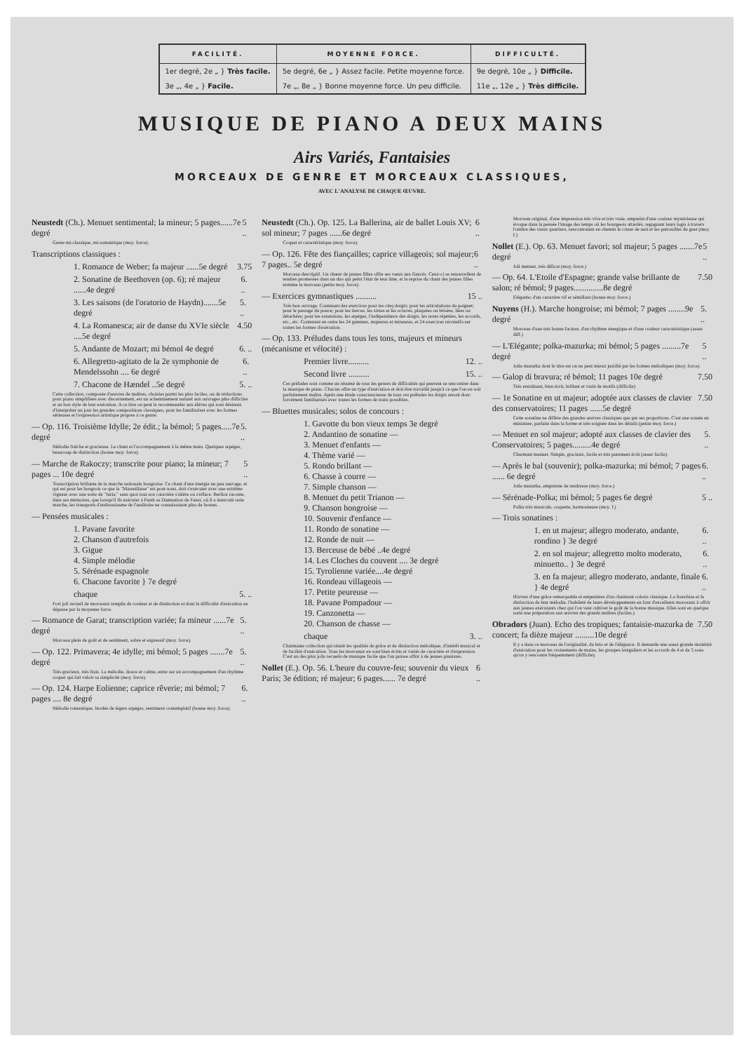| FACILITÉ. | MOYENNE FORCE. | DIFFICULTÉ. |
| --- | --- | --- |
| 1er degré, 2e „ } Très facile. | 5e degré, 6e „ } Assez facile. Petite moyenne force. | 9e degré, 10e „ } Difficile. |
| 3e „, 4e „ } Facile. | 7e „, 8e „ } Bonne moyenne force. Un peu difficile. | 11e „, 12e „ } Très difficile. |
MUSIQUE DE PIANO A DEUX MAINS
Airs Variés, Fantaisies
MORCEAUX DE GENRE ET MORCEAUX CLASSIQUES,
AVEC L'ANALYSE DE CHAQUE ŒUVRE.
Neustedt (Ch.). Menuet sentimental; la mineur; 5 pages......7e degré 5 ..
Genre mi-classique, mi-romantique (moy. force).
Transcriptions classiques :
1. Romance de Weber; fa majeur ......5e degré 3.75
2. Sonatine de Beethoven (op. 6); ré majeur ......4e degré 6. ..
3. Les saisons (de l'oratorio de Haydn).......5e degré 5. ..
4. La Romanesca; air de danse du XVIe siècle ....5e degré 4.50
5. Andante de Mozart; mi bémol 4e degré 6. ..
6. Allegretto-agitato de la 2e symphonie de Mendelssohn .... 6e degré 6. ..
7. Chacone de Hændel ..5e degré 5. ..
Cette collection, composée d'œuvres de maîtres, choisies parmi les plus faciles, ou de réductions pour piano simplifiées avec discernement, est un acheminement naturel aux ouvrages plus difficiles et au bon style de leur exécution. A ce titre on peut la recommander aux élèves qui sont désireux d'interpréter un jour les grandes compositions classiques, pour les familiariser avec les formes sérieuses et l'expression artistique propres à ce genre.
— Op. 116. Troisième Idylle; 2e édit.; la bémol; 5 pages.....7e degré 5. ..
Mélodie fraîche et gracieuse. Le chant et l'accompagnement à la même main. Quelques arpèges, beaucoup de distinction (bonne moy. force).
— Marche de Rakoczy; transcrite pour piano; la mineur; 7 pages ... 10e degré 5 ..
Transcription brillante de la marche nationale hongroise. Ce chant d'une énergie un peu sauvage, et qui est pour les hongrois ce que la "Marseillaise" est pour nous, doit s'exécuter avec une extrême vigueur avec une sorte de "furia," sans quoi tout son caractère s'altère ou s'efface. Berlioz raconte, dans ses mémoires, que lorsqu'il fit exécuter à Pesth sa Damnation de Faust, où il a intercalé cette marche, les transports d'enthousiasme de l'auditoire ne connaissaient plus de bornes.
— Pensées musicales :
1. Pavane favorite
2. Chanson d'autrefois
3. Gigue
4. Simple mélodie
5. Sérénade espagnole
6. Chacone favorite } 7e degré
chaque 5. ..
Fort joli recueil de morceaux remplis de couleur et de distinction et dont la difficulté d'exécution ne dépasse par la moyenne force.
— Romance de Garat; transcription variée; fa mineur ......7e degré 5. ..
Morceau plein de goût et de sentiment, sobre et expressif (moy. force).
— Op. 122. Primavera; 4e idylle; mi bémol; 5 pages .......7e degré 5. ..
Très gracieux, très frais. La mélodie, douce et calme, entre sur un accompagnement d'un rhythme coquet qui fait valoir sa simplicité (moy. force).
— Op. 124. Harpe Eolienne; caprice rêverie; mi bémol; 7 pages .... 8e degré 6. ..
Mélodie romantique, brodée de légers arpèges, sentiment contemplatif (bonne moy. force).
Neustedt (Ch.). Op. 125. La Ballerina, air de ballet Louis XV; sol mineur; 7 pages ......6e degré 6 ..
Coquet et caractéristique (moy. force).
— Op. 126. Fête des fiançailles; caprice villageois; sol majeur; 7 pages.. 5e degré 6 ..
Morceau descriptif. Un chœur de jeunes filles offre ses vœux aux fiancés. Ceux-ci se renouvellent de tendres promesses dans un duo qui peint l'état de leur âme, et la reprise du chant des jeunes filles termine le morceau (petite moy. force).
— Exercices gymnastiques .......... 15 ..
Très bon ouvrage. Contenant des exercices pour les cinq doigts; pour les articulations du poignet; pour le passage du pouce; pour les tierces, les sixtes et les octaves, plaquées ou brisées, liées ou détachées; pour les extensions, les arpèges, l'indépendance des doigts, les notes répétées, les accords, etc., etc. Contenant en outre les 24 gammes, majeures et mineures, et 24 exercices récréatifs sur toutes les formes d'exécution.
— Op. 133. Préludes dans tous les tons, majeurs et mineurs (mécanisme et vélocité) :
Premier livre.......... 12. ..
Second livre .......... 15. ..
Ces préludes sont comme un résumé de tous les genres de difficultés qui peuvent se rencontrer dans la musique de piano. Chacun offre un type d'exécution et doit être travaillé jusqu'à ce que l'on en soit parfaitement maître. Après une étude consciencieuse de tous ces préludes les doigts seront donc forcément familiarisés avec toutes les formes de traits possibles.
— Bluettes musicales; solos de concours :
1. Gavotte du bon vieux temps 3e degré
2. Andantino de sonatine —
3. Menuet d'enfants —
4. Thème varié —
5. Rondo brillant —
6. Chasse à courre —
7. Simple chanson —
8. Menuet du petit Trianon —
9. Chanson hongroise —
10. Souvenir d'enfance —
11. Rondo de sonatine —
12. Ronde de nuit —
13. Berceuse de bébé ..4e degré
14. Les Cloches du couvent .... 3e degré
15. Tyrolienne variée....4e degré
16. Rondeau villageois —
17. Petite peureuse —
18. Pavane Pompadour —
19. Canzonetta —
20. Chanson de chasse —
chaque 3. ..
Charmante collection qui réunit les qualités de grâce et de distinction mélodique, d'intérêt musical et de facilité d'exécution. Tous les morceaux en sont bien écrits et variés de caractère et d'expression. C'est un des plus jolis recueils de musique facile que l'on puisse offrir à de jeunes pianistes.
Nollet (E.). Op. 56. L'heure du couvre-feu; souvenir du vieux Paris; 3e édition; ré majeur; 6 pages...... 7e degré 6 ..
Morceau original, d'une impression très vive et très vraie, empreint d'une couleur mystérieuse qui évoque dans la pensée l'image des temps où les bourgeois attardés, regagnant leurs logis à travers l'ombre des vieux quartiers, rencontraient en chemin le crieur de nuit et les patrouilles du guet (moy. f.)
Nollet (E.). Op. 63. Menuet favori; sol majeur; 5 pages .......7e degré 5 ..
Joli menuet, très délicat (moy. force.)
— Op. 64. L'Etoile d'Espagne; grande valse brillante de salon; ré bémol; 9 pages..............8e degré 7.50
Elégante; d'un caractère vif et sémillant (bonne moy. force.)
Nuyens (H.). Marche hongroise; mi bémol; 7 pages ........9e degré 5. ..
Morceau d'une très bonne facture, d'un rhythme énergique et d'une couleur caractéristique (assez diff.)
— L'Elégante; polka-mazurka; mi bémol; 5 pages .........7e degré 5 ..
Jolie mazurka dont le titre est on ne peut mieux justifié par les formes mélodiques (moy. force).
— Galop di bravura; ré bémol; 11 pages 10e degré 7.50
Très entraînant, bien écrit, brillant et varié de motifs (difficile)
— 1e Sonatine en ut majeur; adoptée aux classes de clavier des conservatoires; 11 pages ......5e degré 7.50
Cette sonatine ne diffère des grandes œuvres classiques que par ses proportions. C'est une sonate en miniature, parfaite dans la forme et très soignée dans les détails (petite moy. force.)
— Menuet en sol majeur; adopté aux classes de clavier des Conservatoires; 5 pages.........4e degré 5. ..
Charmant menuet. Simple, gracieux, facile et très purement écrit (assez facile).
— Après le bal (souvenir); polka-mazurka; mi bémol; 7 pages ...... 6e degré 6. ..
Jolie mazurka, empreinte de tendresse (moy. force.)
— Sérénade-Polka; mi bémol; 5 pages 6e degré 5 ..
Polka très musicale, coquette, harmonieuse (moy. f.)
— Trois sonatines :
1. en ut majeur; allegro moderato, andante, rondino } 3e degré 6. ..
2. en sol majeur; allegretto molto moderato, minuetto.. } 3e degré 6. ..
3. en fa majeur; allegro moderato, andante, finale } 4e degré 6. ..
Œuvres d'une grâce remarquable et empreintes d'un charmant coloris classique. La franchise et la distinction de leur mélodie, l'habileté de leurs développements en font d'excellents morceaux à offrir aux jeunes exécutants chez qui l'on veut cultiver le goût de la bonne musique. Elles sont en quelque sorte une préparation aux œuvres des grands maîtres (faciles.)
Obradors (Juan). Echo des tropiques; fantaisie-mazurka de concert; fa dièze majeur .........10e degré 7.50
Il y a dans ce morceau de l'originalité, du brio et de l'élégance. Il demande une assez grande dextérité d'exécution pour les croisements de mains, les groupes irréguliers et les accords de 4 et de 5 sons qu'on y rencontre fréquemment (difficile).